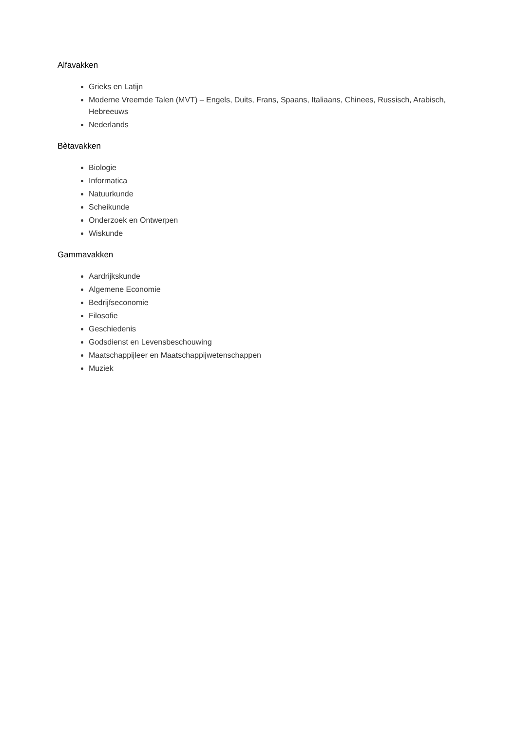Alfavakken
Grieks en Latijn
Moderne Vreemde Talen (MVT) – Engels, Duits, Frans, Spaans, Italiaans, Chinees, Russisch, Arabisch, Hebreeuws
Nederlands
Bètavakken
Biologie
Informatica
Natuurkunde
Scheikunde
Onderzoek en Ontwerpen
Wiskunde
Gammavakken
Aardrijkskunde
Algemene Economie
Bedrijfseconomie
Filosofie
Geschiedenis
Godsdienst en Levensbeschouwing
Maatschappijleer en Maatschappijwetenschappen
Muziek